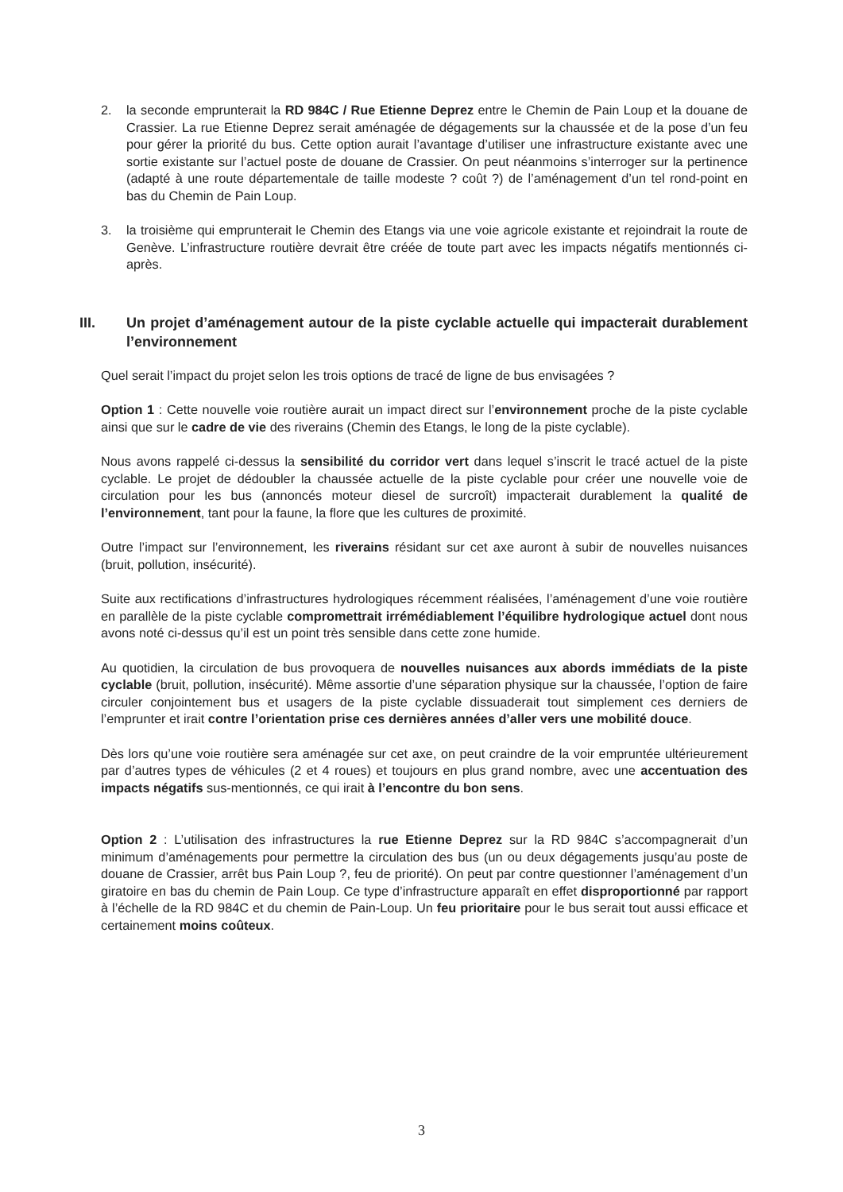2. la seconde emprunterait la RD 984C / Rue Etienne Deprez entre le Chemin de Pain Loup et la douane de Crassier. La rue Etienne Deprez serait aménagée de dégagements sur la chaussée et de la pose d’un feu pour gérer la priorité du bus. Cette option aurait l’avantage d’utiliser une infrastructure existante avec une sortie existante sur l’actuel poste de douane de Crassier. On peut néanmoins s’interroger sur la pertinence (adapté à une route départementale de taille modeste ? coût ?) de l’aménagement d’un tel rond-point en bas du Chemin de Pain Loup.
3. la troisième qui emprunterait le Chemin des Etangs via une voie agricole existante et rejoindrait la route de Genève. L’infrastructure routière devrait être créée de toute part avec les impacts négatifs mentionnés ci-après.
III. Un projet d’aménagement autour de la piste cyclable actuelle qui impacterait durablement l’environnement
Quel serait l’impact du projet selon les trois options de tracé de ligne de bus envisagées ?
Option 1 : Cette nouvelle voie routière aurait un impact direct sur l’environnement proche de la piste cyclable ainsi que sur le cadre de vie des riverains (Chemin des Etangs, le long de la piste cyclable).
Nous avons rappelé ci-dessus la sensibilité du corridor vert dans lequel s’inscrit le tracé actuel de la piste cyclable. Le projet de dédoubler la chaussée actuelle de la piste cyclable pour créer une nouvelle voie de circulation pour les bus (annoncés moteur diesel de surcroît) impacterait durablement la qualité de l’environnement, tant pour la faune, la flore que les cultures de proximité.
Outre l’impact sur l’environnement, les riverains résidant sur cet axe auront à subir de nouvelles nuisances (bruit, pollution, insécurité).
Suite aux rectifications d’infrastructures hydrologiques récemment réalisées, l’aménagement d’une voie routière en parallèle de la piste cyclable compromettrait irrémédiablement l’équilibre hydrologique actuel dont nous avons noté ci-dessus qu’il est un point très sensible dans cette zone humide.
Au quotidien, la circulation de bus provoquera de nouvelles nuisances aux abords immédiats de la piste cyclable (bruit, pollution, insécurité). Même assortie d’une séparation physique sur la chaussée, l’option de faire circuler conjointement bus et usagers de la piste cyclable dissuaderait tout simplement ces derniers de l’emprunter et irait contre l’orientation prise ces dernières années d’aller vers une mobilité douce.
Dès lors qu’une voie routière sera aménagée sur cet axe, on peut craindre de la voir empruntée ultérieurement par d’autres types de véhicules (2 et 4 roues) et toujours en plus grand nombre, avec une accentuation des impacts négatifs sus-mentionnés, ce qui irait à l’encontre du bon sens.
Option 2 : L’utilisation des infrastructures la rue Etienne Deprez sur la RD 984C s’accompagnerait d’un minimum d’aménagements pour permettre la circulation des bus (un ou deux dégagements jusqu’au poste de douane de Crassier, arrêt bus Pain Loup ?, feu de priorité). On peut par contre questionner l’aménagement d’un giratoire en bas du chemin de Pain Loup. Ce type d’infrastructure apparaît en effet disproportionné par rapport à l’échelle de la RD 984C et du chemin de Pain-Loup. Un feu prioritaire pour le bus serait tout aussi efficace et certainement moins coûteux.
3